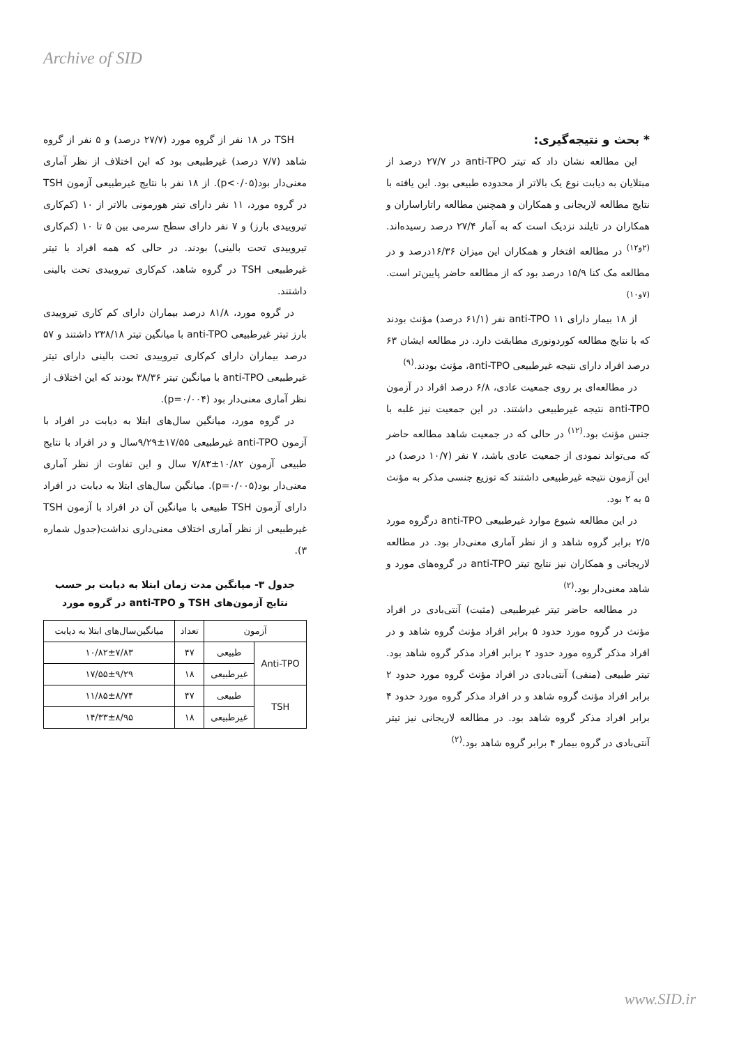Archive of SID
TSH در ۱۸ نفر از گروه مورد (۲۷/۷ درصد) و ۵ نفر از گروه شاهد (۷/۷ درصد) غیرطبیعی بود که این اختلاف از نظر آماری معنی‌دار بود(p<۰/۰۵). از ۱۸ نفر با نتایج غیرطبیعی آزمون TSH در گروه مورد، ۱۱ نفر دارای تیتر هورمونی بالاتر از ۱۰ (کم‌کاری تیروییدی بارز) و ۷ نفر دارای سطح سرمی بین ۵ تا ۱۰ (کم‌کاری تیروییدی تحت بالینی) بودند. در حالی که همه افراد با تیتر غیرطبیعی TSH در گروه شاهد، کم‌کاری تیروییدی تحت بالینی داشتند.
در گروه مورد، ۸۱/۸ درصد بیماران دارای کم کاری تیروییدی بارز تیتر غیرطبیعی anti-TPO با میانگین تیتر ۲۳۸/۱۸ داشتند و ۵۷ درصد بیماران دارای کم‌کاری تیروییدی تحت بالینی دارای تیتر غیرطبیعی anti-TPO با میانگین تیتر ۳۸/۳۶ بودند که این اختلاف از نظر آماری معنی‌دار بود (p=۰/۰۰۴).
در گروه مورد، میانگین سال‌های ابتلا به دیابت در افراد با آزمون anti-TPO غیرطبیعی ۱۷/۵۵±۹/۲۹سال و در افراد با نتایج طبیعی آزمون ۱۰/۸۲±۷/۸۳ سال و این تفاوت از نظر آماری معنی‌دار بود(p=۰/۰۰۵). میانگین سال‌های ابتلا به دیابت در افراد دارای آزمون TSH طبیعی با میانگین آن در افراد با آزمون TSH غیرطبیعی از نظر آماری اختلاف معنی‌داری نداشت(جدول شماره ۳).
جدول ۳- میانگین مدت زمان ابتلا به دیابت بر حسب نتایج آزمون‌های TSH و anti-TPO در گروه مورد
| آزمون | | تعداد | میانگین‌سال‌های ابتلا به دیابت |
| Anti-TPO | طبیعی | ۴۷ | ۱۰/۸۲±۷/۸۳ |
| | غیرطبیعی | ۱۸ | ۱۷/۵۵±۹/۲۹ |
| TSH | طبیعی | ۴۷ | ۱۱/۸۵±۸/۷۴ |
| | غیرطبیعی | ۱۸ | ۱۴/۳۳±۸/۹۵ |
* بحث و نتیجه‌گیری:
این مطالعه نشان داد که تیتر anti-TPO در ۲۷/۷ درصد از مبتلایان به دیابت نوع یک بالاتر از محدوده طبیعی بود. این یافته با نتایج مطالعه لاریجانی و همکاران و همچنین مطالعه راتاراساران و همکاران در تایلند نزدیک است که به آمار ۲۷/۴ درصد رسیده‌اند.<sup>(۲و۱۲)</sup> در مطالعه افتخار و همکاران این میزان ۱۶/۳۶درصد و در مطالعه مک کنا ۱۵/۹ درصد بود که از مطالعه حاضر پایین‌تر است.<sup>(۷و۱۰)</sup>
از ۱۸ بیمار دارای anti-TPO ۱۱ نفر (۶۱/۱ درصد) مؤنث بودند که با نتایج مطالعه کوردونوری مطابقت دارد. در مطالعه ایشان ۶۳ درصد افراد دارای نتیجه غیرطبیعی anti-TPO، مؤنث بودند.<sup>(۹)</sup>
در مطالعه‌ای بر روی جمعیت عادی، ۶/۸ درصد افراد در آزمون anti-TPO نتیجه غیرطبیعی داشتند. در این جمعیت نیز غلبه با جنس مؤنث بود.<sup>(۱۲)</sup> در حالی که در جمعیت شاهد مطالعه حاضر که می‌تواند نمودی از جمعیت عادی باشد، ۷ نفر (۱۰/۷ درصد) در این آزمون نتیجه غیرطبیعی داشتند که توزیع جنسی مذکر به مؤنث ۵ به ۲ بود.
در این مطالعه شیوع موارد غیرطبیعی anti-TPO درگروه مورد ۲/۵ برابر گروه شاهد و از نظر آماری معنی‌دار بود. در مطالعه لاریجانی و همکاران نیز نتایج تیتر anti-TPO در گروه‌های مورد و شاهد معنی‌دار بود.<sup>(۲)</sup>
در مطالعه حاضر تیتر غیرطبیعی (مثبت) آنتی‌بادی در افراد مؤنث در گروه مورد حدود ۵ برابر افراد مؤنث گروه شاهد و در افراد مذکر گروه مورد حدود ۲ برابر افراد مذکر گروه شاهد بود. تیتر طبیعی (منفی) آنتی‌بادی در افراد مؤنث گروه مورد حدود ۲ برابر افراد مؤنث گروه شاهد و در افراد مذکر گروه مورد حدود ۴ برابر افراد مذکر گروه شاهد بود. در مطالعه لاریجانی نیز تیتر آنتی‌بادی در گروه بیمار ۴ برابر گروه شاهد بود.<sup>(۲)</sup>
www.SID.ir